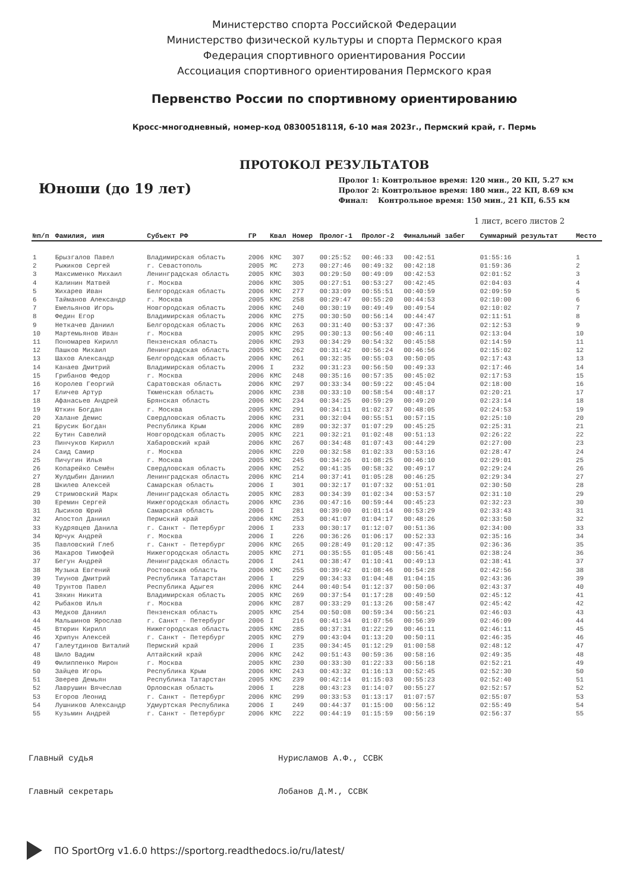Министерство спорта Российской Федерации
Министерство физической культуры и спорта Пермского края
Федерация спортивного ориентирования России
Ассоциация спортивного ориентирования Пермского края
Первенство России по спортивному ориентированию
Кросс-многодневный, номер-код 0830051811Я, 6-10 мая 2023г., Пермский край, г. Пермь
ПРОТОКОЛ РЕЗУЛЬТАТОВ
Юноши (до 19 лет)
Пролог 1: Контрольное время: 120 мин., 20 КП, 5.27 км
Пролог 2: Контрольное время: 180 мин., 22 КП, 8.69 км
Финал: Контрольное время: 150 мин., 21 КП, 6.55 км
1 лист, всего листов 2
| №п/п | Фамилия, имя | Субъект РФ | ГР | Квал | Номер | Пролог-1 | Пролог-2 | Финальный забег | Суммарный результат | Место |
| --- | --- | --- | --- | --- | --- | --- | --- | --- | --- | --- |
| 1 | Брызгалов Павел | Владимирская область | 2006 | КМС | 307 | 00:25:52 | 00:46:33 | 00:42:51 | 01:55:16 | 1 |
| 2 | Рыжиков Сергей | г. Севастополь | 2005 | МС | 273 | 00:27:46 | 00:49:32 | 00:42:18 | 01:59:36 | 2 |
| 3 | Максименко Михаил | Ленинградская область | 2005 | КМС | 303 | 00:29:50 | 00:49:09 | 00:42:53 | 02:01:52 | 3 |
| 4 | Калинин Матвей | г. Москва | 2006 | КМС | 305 | 00:27:51 | 00:53:27 | 00:42:45 | 02:04:03 | 4 |
| 5 | Жихарев Иван | Белгородская область | 2006 | КМС | 277 | 00:33:09 | 00:55:51 | 00:40:59 | 02:09:59 | 5 |
| 6 | Тайманов Александр | г. Москва | 2005 | КМС | 258 | 00:29:47 | 00:55:20 | 00:44:53 | 02:10:00 | 6 |
| 7 | Емельянов Игорь | Новгородская область | 2006 | КМС | 240 | 00:30:19 | 00:49:49 | 00:49:54 | 02:10:02 | 7 |
| 8 | Федин Егор | Владимирская область | 2006 | КМС | 275 | 00:30:50 | 00:56:14 | 00:44:47 | 02:11:51 | 8 |
| 9 | Неткачев Даниил | Белгородская область | 2006 | КМС | 263 | 00:31:40 | 00:53:37 | 00:47:36 | 02:12:53 | 9 |
| 10 | Мартемьянов Иван | г. Москва | 2005 | КМС | 295 | 00:30:13 | 00:56:40 | 00:46:11 | 02:13:04 | 10 |
| 11 | Пономарев Кирилл | Пензенская область | 2006 | КМС | 293 | 00:34:29 | 00:54:32 | 00:45:58 | 02:14:59 | 11 |
| 12 | Пашков Михаил | Ленинградская область | 2005 | КМС | 262 | 00:31:42 | 00:56:24 | 00:46:56 | 02:15:02 | 12 |
| 13 | Шахов Александр | Белгородская область | 2006 | КМС | 261 | 00:32:35 | 00:55:03 | 00:50:05 | 02:17:43 | 13 |
| 14 | Канаев Дмитрий | Владимирская область | 2006 | I | 232 | 00:31:23 | 00:56:50 | 00:49:33 | 02:17:46 | 14 |
| 15 | Грибанов Федор | г. Москва | 2006 | КМС | 248 | 00:35:16 | 00:57:35 | 00:45:02 | 02:17:53 | 15 |
| 16 | Королев Георгий | Саратовская область | 2006 | КМС | 297 | 00:33:34 | 00:59:22 | 00:45:04 | 02:18:00 | 16 |
| 17 | Еличев Артур | Тюменская область | 2006 | КМС | 238 | 00:33:10 | 00:58:54 | 00:48:17 | 02:20:21 | 17 |
| 18 | Афанасьев Андрей | Брянская область | 2006 | КМС | 234 | 00:34:25 | 00:59:29 | 00:49:20 | 02:23:14 | 18 |
| 19 | Юткин Богдан | г. Москва | 2005 | КМС | 291 | 00:34:11 | 01:02:37 | 00:48:05 | 02:24:53 | 19 |
| 20 | Халане Демис | Свердловская область | 2006 | КМС | 231 | 00:32:04 | 00:55:51 | 00:57:15 | 02:25:10 | 20 |
| 21 | Брусик Богдан | Республика Крым | 2006 | КМС | 289 | 00:32:37 | 01:07:29 | 00:45:25 | 02:25:31 | 21 |
| 22 | Бутин Савелий | Новгородская область | 2005 | КМС | 221 | 00:32:21 | 01:02:48 | 00:51:13 | 02:26:22 | 22 |
| 23 | Пинчуков Кирилл | Хабаровский край | 2006 | КМС | 267 | 00:34:48 | 01:07:43 | 00:44:29 | 02:27:00 | 23 |
| 24 | Саид Самир | г. Москва | 2006 | КМС | 220 | 00:32:58 | 01:02:33 | 00:53:16 | 02:28:47 | 24 |
| 25 | Пичугин Илья | г. Москва | 2005 | КМС | 245 | 00:34:26 | 01:08:25 | 00:46:10 | 02:29:01 | 25 |
| 26 | Копарейко Семён | Свердловская область | 2006 | КМС | 252 | 00:41:35 | 00:58:32 | 00:49:17 | 02:29:24 | 26 |
| 27 | Жулдыбин Даниил | Ленинградская область | 2006 | КМС | 214 | 00:37:41 | 01:05:28 | 00:46:25 | 02:29:34 | 27 |
| 28 | Шкилев Алексей | Самарская область | 2006 | I | 301 | 00:32:17 | 01:07:32 | 00:51:01 | 02:30:50 | 28 |
| 29 | Стримовский Марк | Ленинградская область | 2005 | КМС | 283 | 00:34:39 | 01:02:34 | 00:53:57 | 02:31:10 | 29 |
| 30 | Еремин Сергей | Нижегородская область | 2006 | КМС | 236 | 00:47:16 | 00:59:44 | 00:45:23 | 02:32:23 | 30 |
| 31 | Лысиков Юрий | Самарская область | 2006 | I | 281 | 00:39:00 | 01:01:14 | 00:53:29 | 02:33:43 | 31 |
| 32 | Апостол Даниил | Пермский край | 2006 | КМС | 253 | 00:41:07 | 01:04:17 | 00:48:26 | 02:33:50 | 32 |
| 33 | Кудрявцев Данила | г. Санкт - Петербург | 2006 | I | 233 | 00:30:17 | 01:12:07 | 00:51:36 | 02:34:00 | 33 |
| 34 | Юрчук Андрей | г. Москва | 2006 | I | 226 | 00:36:26 | 01:06:17 | 00:52:33 | 02:35:16 | 34 |
| 35 | Павловский Глеб | г. Санкт - Петербург | 2006 | КМС | 265 | 00:28:49 | 01:20:12 | 00:47:35 | 02:36:36 | 35 |
| 36 | Макаров Тимофей | Нижегородская область | 2005 | КМС | 271 | 00:35:55 | 01:05:48 | 00:56:41 | 02:38:24 | 36 |
| 37 | Бегун Андрей | Ленинградская область | 2006 | I | 241 | 00:38:47 | 01:10:41 | 00:49:13 | 02:38:41 | 37 |
| 38 | Музыка Евгений | Ростовская область | 2006 | КМС | 255 | 00:39:42 | 01:08:46 | 00:54:28 | 02:42:56 | 38 |
| 39 | Тиунов Дмитрий | Республика Татарстан | 2006 | I | 229 | 00:34:33 | 01:04:48 | 01:04:15 | 02:43:36 | 39 |
| 40 | Трунтов Павел | Республика Адыгея | 2006 | КМС | 244 | 00:40:54 | 01:12:37 | 00:50:06 | 02:43:37 | 40 |
| 41 | Зякин Никита | Владимирская область | 2005 | КМС | 269 | 00:37:54 | 01:17:28 | 00:49:50 | 02:45:12 | 41 |
| 42 | Рыбаков Илья | г. Москва | 2006 | КМС | 287 | 00:33:29 | 01:13:26 | 00:58:47 | 02:45:42 | 42 |
| 43 | Медков Даниил | Пензенская область | 2005 | КМС | 254 | 00:50:08 | 00:59:34 | 00:56:21 | 02:46:03 | 43 |
| 44 | Мальшинов Ярослав | г. Санкт - Петербург | 2006 | I | 216 | 00:41:34 | 01:07:56 | 00:56:39 | 02:46:09 | 44 |
| 45 | Втюрин Кирилл | Нижегородская область | 2005 | КМС | 285 | 00:37:31 | 01:22:29 | 00:46:11 | 02:46:11 | 45 |
| 46 | Хрипун Алексей | г. Санкт - Петербург | 2005 | КМС | 279 | 00:43:04 | 01:13:20 | 00:50:11 | 02:46:35 | 46 |
| 47 | Галеутдинов Виталий | Пермский край | 2006 | I | 235 | 00:34:45 | 01:12:29 | 01:00:58 | 02:48:12 | 47 |
| 48 | Шило Вадим | Алтайский край | 2006 | КМС | 242 | 00:51:43 | 00:59:36 | 00:58:16 | 02:49:35 | 48 |
| 49 | Филиппенко Мирон | г. Москва | 2005 | КМС | 230 | 00:33:30 | 01:22:33 | 00:56:18 | 02:52:21 | 49 |
| 50 | Зайцев Игорь | Республика Крым | 2006 | КМС | 243 | 00:43:32 | 01:16:13 | 00:52:45 | 02:52:30 | 50 |
| 51 | Зверев Демьян | Республика Татарстан | 2005 | КМС | 239 | 00:42:14 | 01:15:03 | 00:55:23 | 02:52:40 | 51 |
| 52 | Лаврушин Вячеслав | Орловская область | 2006 | I | 228 | 00:43:23 | 01:14:07 | 00:55:27 | 02:52:57 | 52 |
| 53 | Егоров Леонид | г. Санкт - Петербург | 2006 | КМС | 299 | 00:33:53 | 01:13:17 | 01:07:57 | 02:55:07 | 53 |
| 54 | Лушников Александр | Удмуртская Республика | 2006 | I | 249 | 00:44:37 | 01:15:00 | 00:56:12 | 02:55:49 | 54 |
| 55 | Кузьмин Андрей | г. Санкт - Петербург | 2006 | КМС | 222 | 00:44:19 | 01:15:59 | 00:56:19 | 02:56:37 | 55 |
Главный судья Нурисламов А.Ф., ССВК
Главный секретарь Лобанов Д.М., ССВК
ПО SportOrg v1.6.0 https://sportorg.readthedocs.io/ru/latest/